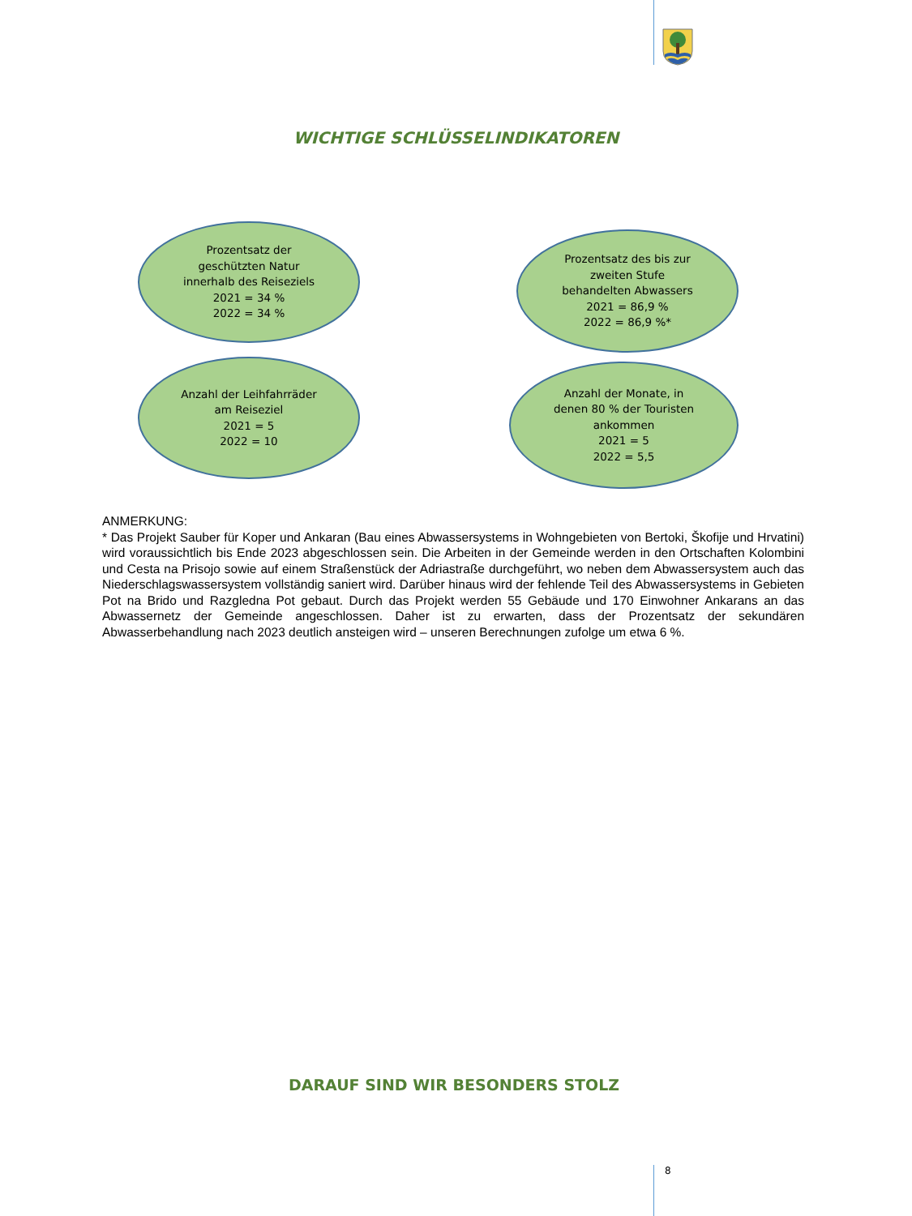WICHTIGE SCHLÜSSELINDIKATOREN
Prozentsatz der
geschützten Natur
innerhalb des Reiseziels
2021 = 34 %
2022 = 34 %
Prozentsatz des bis zur
zweiten Stufe
behandelten Abwassers
2021 = 86,9 %
2022 = 86,9 %*
Anzahl der Leihfahrräder
am Reiseziel
2021 = 5
2022 = 10
Anzahl der Monate, in
denen 80 % der Touristen
ankommen
2021 = 5
2022 = 5,5
ANMERKUNG:
* Das Projekt Sauber für Koper und Ankaran (Bau eines Abwassersystems in Wohngebieten von Bertoki, Škofije und Hrvatini) wird voraussichtlich bis Ende 2023 abgeschlossen sein. Die Arbeiten in der Gemeinde werden in den Ortschaften Kolombini und Cesta na Prisojo sowie auf einem Straßenstück der Adriastraße durchgeführt, wo neben dem Abwassersystem auch das Niederschlagswassersystem vollständig saniert wird. Darüber hinaus wird der fehlende Teil des Abwassersystems in Gebieten Pot na Brido und Razgledna Pot gebaut. Durch das Projekt werden 55 Gebäude und 170 Einwohner Ankarans an das Abwassernetz der Gemeinde angeschlossen. Daher ist zu erwarten, dass der Prozentsatz der sekundären Abwasserbehandlung nach 2023 deutlich ansteigen wird – unseren Berechnungen zufolge um etwa 6 %.
DARAUF SIND WIR BESONDERS STOLZ
8